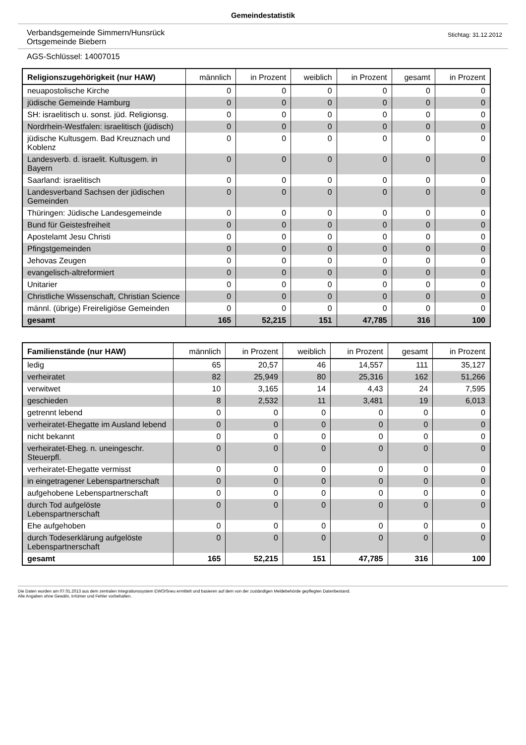Gemeindestatistik
Verbandsgemeinde Simmern/Hunsrück
Ortsgemeinde Biebern
Stichtag: 31.12.2012
AGS-Schlüssel: 14007015
| Religionszugehörigkeit (nur HAW) | männlich | in Prozent | weiblich | in Prozent | gesamt | in Prozent |
| --- | --- | --- | --- | --- | --- | --- |
| neuapostolische Kirche | 0 | 0 | 0 | 0 | 0 | 0 |
| jüdische Gemeinde Hamburg | 0 | 0 | 0 | 0 | 0 | 0 |
| SH: israelitisch u. sonst. jüd. Religionsg. | 0 | 0 | 0 | 0 | 0 | 0 |
| Nordrhein-Westfalen: israelitisch (jüdisch) | 0 | 0 | 0 | 0 | 0 | 0 |
| jüdische Kultusgem. Bad Kreuznach und Koblenz | 0 | 0 | 0 | 0 | 0 | 0 |
| Landesverb. d. israelit. Kultusgem. in Bayern | 0 | 0 | 0 | 0 | 0 | 0 |
| Saarland: israelitisch | 0 | 0 | 0 | 0 | 0 | 0 |
| Landesverband Sachsen der jüdischen Gemeinden | 0 | 0 | 0 | 0 | 0 | 0 |
| Thüringen: Jüdische Landesgemeinde | 0 | 0 | 0 | 0 | 0 | 0 |
| Bund für Geistesfreiheit | 0 | 0 | 0 | 0 | 0 | 0 |
| Apostelamt Jesu Christi | 0 | 0 | 0 | 0 | 0 | 0 |
| Pfingstgemeinden | 0 | 0 | 0 | 0 | 0 | 0 |
| Jehovas Zeugen | 0 | 0 | 0 | 0 | 0 | 0 |
| evangelisch-altreformiert | 0 | 0 | 0 | 0 | 0 | 0 |
| Unitarier | 0 | 0 | 0 | 0 | 0 | 0 |
| Christliche Wissenschaft, Christian Science | 0 | 0 | 0 | 0 | 0 | 0 |
| männl. (übrige) Freireligiöse Gemeinden | 0 | 0 | 0 | 0 | 0 | 0 |
| gesamt | 165 | 52,215 | 151 | 47,785 | 316 | 100 |
| Familienstände (nur HAW) | männlich | in Prozent | weiblich | in Prozent | gesamt | in Prozent |
| --- | --- | --- | --- | --- | --- | --- |
| ledig | 65 | 20,57 | 46 | 14,557 | 111 | 35,127 |
| verheiratet | 82 | 25,949 | 80 | 25,316 | 162 | 51,266 |
| verwitwet | 10 | 3,165 | 14 | 4,43 | 24 | 7,595 |
| geschieden | 8 | 2,532 | 11 | 3,481 | 19 | 6,013 |
| getrennt lebend | 0 | 0 | 0 | 0 | 0 | 0 |
| verheiratet-Ehegatte im Ausland lebend | 0 | 0 | 0 | 0 | 0 | 0 |
| nicht bekannt | 0 | 0 | 0 | 0 | 0 | 0 |
| verheiratet-Eheg. n. uneingeschr. Steuerpfl. | 0 | 0 | 0 | 0 | 0 | 0 |
| verheiratet-Ehegatte vermisst | 0 | 0 | 0 | 0 | 0 | 0 |
| in eingetragener Lebenspartnerschaft | 0 | 0 | 0 | 0 | 0 | 0 |
| aufgehobene Lebenspartnerschaft | 0 | 0 | 0 | 0 | 0 | 0 |
| durch Tod aufgelöste Lebenspartnerschaft | 0 | 0 | 0 | 0 | 0 | 0 |
| Ehe aufgehoben | 0 | 0 | 0 | 0 | 0 | 0 |
| durch Todeserklärung aufgelöste Lebenspartnerschaft | 0 | 0 | 0 | 0 | 0 | 0 |
| gesamt | 165 | 52,215 | 151 | 47,785 | 316 | 100 |
Die Daten wurden am 07.01.2013 aus dem zentralen Integrationssystem EWOISneu ermittelt und basieren auf dem von der zuständigen Meldebehörde gepflegten Datenbestand.
Alle Angaben ohne Gewähr, Irrtümer und Fehler vorbehalten.